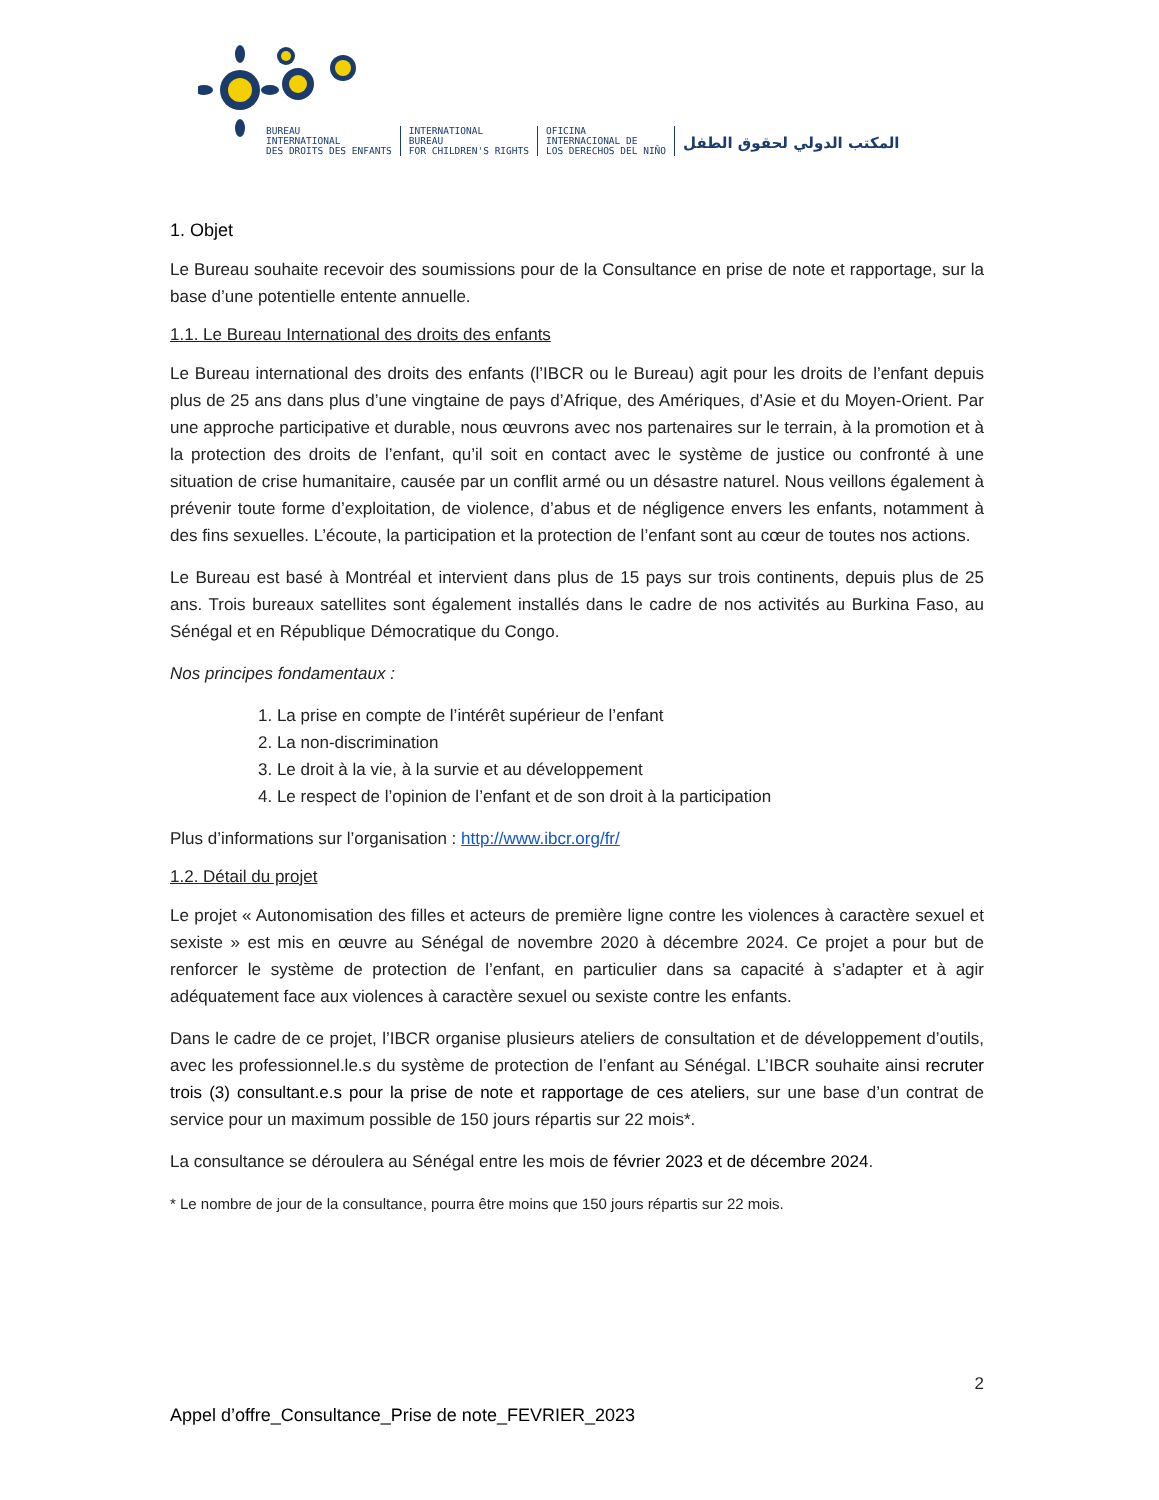BUREAU
INTERNATIONAL
DES DROITS DES ENFANTS
INTERNATIONAL
BUREAU
FOR CHILDREN'S RIGHTS
OFICINA
INTERNACIONAL DE
LOS DERECHOS DEL NIÑO
المكتب الدولي لحقوق الطفل
1. Objet
Le Bureau souhaite recevoir des soumissions pour de la Consultance en prise de note et rapportage, sur la base d’une potentielle entente annuelle.
1.1. Le Bureau International des droits des enfants
Le Bureau international des droits des enfants (l’IBCR ou le Bureau) agit pour les droits de l’enfant depuis plus de 25 ans dans plus d’une vingtaine de pays d’Afrique, des Amériques, d’Asie et du Moyen-Orient. Par une approche participative et durable, nous œuvrons avec nos partenaires sur le terrain, à la promotion et à la protection des droits de l’enfant, qu’il soit en contact avec le système de justice ou confronté à une situation de crise humanitaire, causée par un conflit armé ou un désastre naturel. Nous veillons également à prévenir toute forme d’exploitation, de violence, d’abus et de négligence envers les enfants, notamment à des fins sexuelles. L’écoute, la participation et la protection de l’enfant sont au cœur de toutes nos actions.
Le Bureau est basé à Montréal et intervient dans plus de 15 pays sur trois continents, depuis plus de 25 ans. Trois bureaux satellites sont également installés dans le cadre de nos activités au Burkina Faso, au Sénégal et en République Démocratique du Congo.
Nos principes fondamentaux :
1. La prise en compte de l’intérêt supérieur de l’enfant
2. La non-discrimination
3. Le droit à la vie, à la survie et au développement
4. Le respect de l’opinion de l’enfant et de son droit à la participation
Plus d’informations sur l’organisation : http://www.ibcr.org/fr/
1.2. Détail du projet
Le projet « Autonomisation des filles et acteurs de première ligne contre les violences à caractère sexuel et sexiste » est mis en œuvre au Sénégal de novembre 2020 à décembre 2024. Ce projet a pour but de renforcer le système de protection de l’enfant, en particulier dans sa capacité à s’adapter et à agir adéquatement face aux violences à caractère sexuel ou sexiste contre les enfants.
Dans le cadre de ce projet, l’IBCR organise plusieurs ateliers de consultation et de développement d’outils, avec les professionnel.le.s du système de protection de l’enfant au Sénégal. L’IBCR souhaite ainsi recruter trois (3) consultant.e.s pour la prise de note et rapportage de ces ateliers, sur une base d’un contrat de service pour un maximum possible de 150 jours répartis sur 22 mois*.
La consultance se déroulera au Sénégal entre les mois de février 2023 et de décembre 2024.
* Le nombre de jour de la consultance, pourra être moins que 150 jours répartis sur 22 mois.
2
Appel d’offre_Consultance_Prise de note_FEVRIER_2023